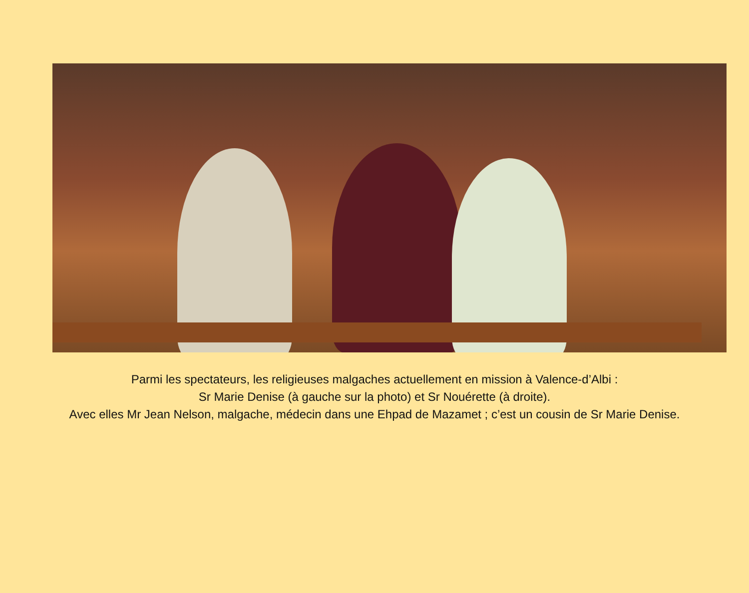Parmi les spectateurs, les religieuses malgaches actuellement en mission à Valence-d’Albi :
Sr Marie Denise (à gauche sur la photo) et Sr Nouérette (à droite).
Avec elles Mr Jean Nelson, malgache, médecin dans une Ehpad de Mazamet ; c’est un cousin de Sr Marie Denise.